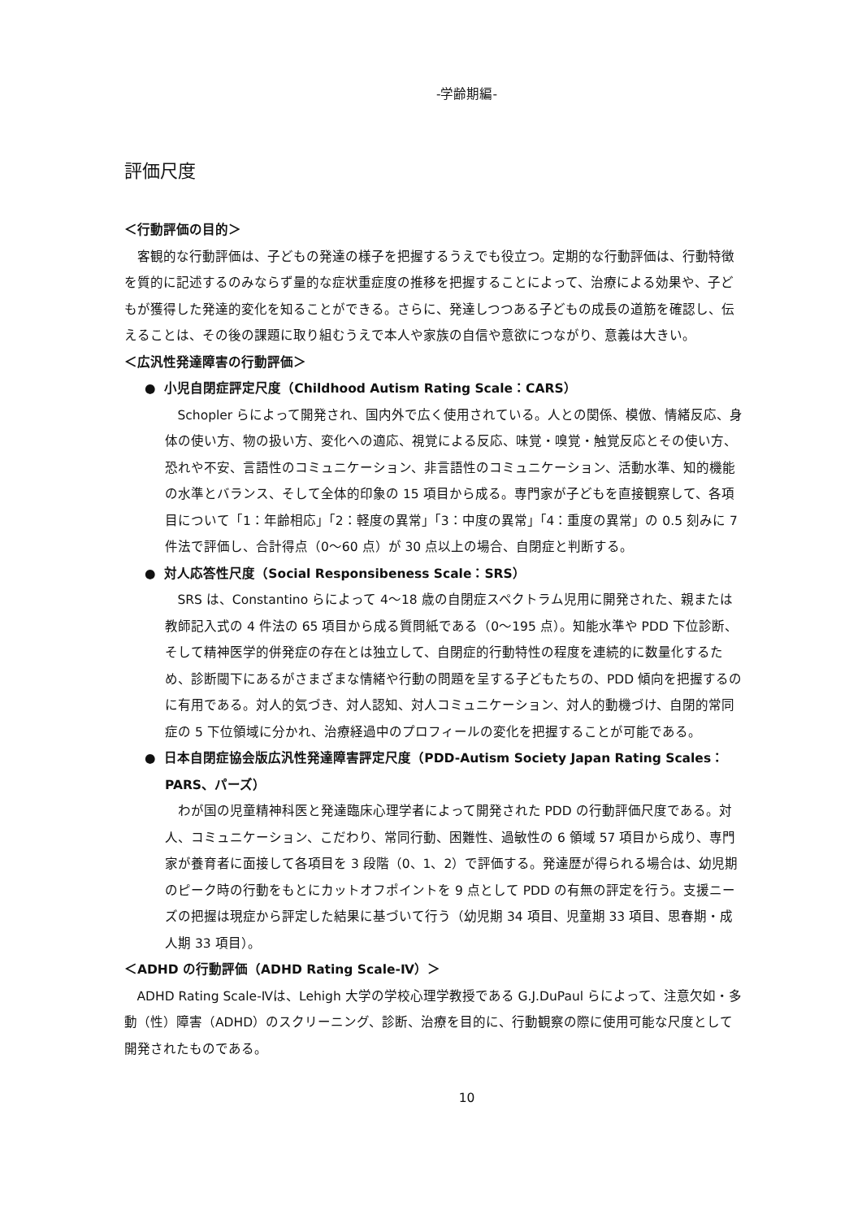-学齢期編-
評価尺度
＜行動評価の目的＞
客観的な行動評価は、子どもの発達の様子を把握するうえでも役立つ。定期的な行動評価は、行動特徴を質的に記述するのみならず量的な症状重症度の推移を把握することによって、治療による効果や、子どもが獲得した発達的変化を知ることができる。さらに、発達しつつある子どもの成長の道筋を確認し、伝えることは、その後の課題に取り組むうえで本人や家族の自信や意欲につながり、意義は大きい。
＜広汎性発達障害の行動評価＞
● 小児自閉症評定尺度（Childhood Autism Rating Scale：CARS）
Schopler らによって開発され、国内外で広く使用されている。人との関係、模倣、情緒反応、身体の使い方、物の扱い方、変化への適応、視覚による反応、味覚・嗅覚・触覚反応とその使い方、恐れや不安、言語性のコミュニケーション、非言語性のコミュニケーション、活動水準、知的機能の水準とバランス、そして全体的印象の 15 項目から成る。専門家が子どもを直接観察して、各項目について「1：年齢相応」「2：軽度の異常」「3：中度の異常」「4：重度の異常」の 0.5 刻みに 7 件法で評価し、合計得点（0～60 点）が 30 点以上の場合、自閉症と判断する。
● 対人応答性尺度（Social Responsibeness Scale：SRS）
SRS は、Constantino らによって 4～18 歳の自閉症スペクトラム児用に開発された、親または教師記入式の 4 件法の 65 項目から成る質問紙である（0～195 点）。知能水準や PDD 下位診断、そして精神医学的併発症の存在とは独立して、自閉症的行動特性の程度を連続的に数量化するため、診断閾下にあるがさまざまな情緒や行動の問題を呈する子どもたちの、PDD 傾向を把握するのに有用である。対人的気づき、対人認知、対人コミュニケーション、対人的動機づけ、自閉的常同症の 5 下位領域に分かれ、治療経過中のプロフィールの変化を把握することが可能である。
● 日本自閉症協会版広汎性発達障害評定尺度（PDD-Autism Society Japan Rating Scales：PARS、パーズ）
わが国の児童精神科医と発達臨床心理学者によって開発された PDD の行動評価尺度である。対人、コミュニケーション、こだわり、常同行動、困難性、過敏性の 6 領域 57 項目から成り、専門家が養育者に面接して各項目を 3 段階（0、1、2）で評価する。発達歴が得られる場合は、幼児期のピーク時の行動をもとにカットオフポイントを 9 点として PDD の有無の評定を行う。支援ニーズの把握は現症から評定した結果に基づいて行う（幼児期 34 項目、児童期 33 項目、思春期・成人期 33 項目）。
＜ADHD の行動評価（ADHD Rating Scale-Ⅳ）＞
ADHD Rating Scale-Ⅳは、Lehigh 大学の学校心理学教授である G.J.DuPaul らによって、注意欠如・多動（性）障害（ADHD）のスクリーニング、診断、治療を目的に、行動観察の際に使用可能な尺度として開発されたものである。
10